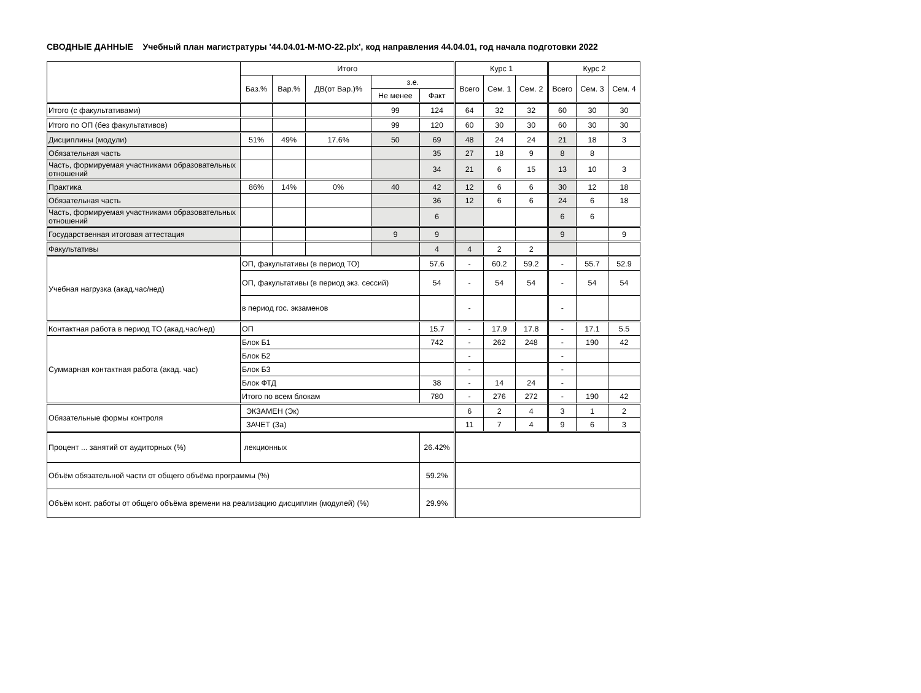СВОДНЫЕ ДАННЫЕ Учебный план магистратуры '44.04.01-М-МО-22.plx', код направления 44.04.01, год начала подготовки 2022
| | Итого | | | | | Курс 1 | | | Курс 2 | | |
| --- | --- | --- | --- | --- | --- | --- | --- | --- | --- | --- | --- |
| | Баз.% | Вар.% | ДВ(от Вар.)% | з.е. | | Всего | Сем. 1 | Сем. 2 | Всего | Сем. 3 | Сем. 4 |
| | | | | Не менее | Факт | | | | | | |
| Итого (с факультативами) | | | | 99 | 124 | 64 | 32 | 32 | 60 | 30 | 30 |
| Итого по ОП (без факультативов) | | | | 99 | 120 | 60 | 30 | 30 | 60 | 30 | 30 |
| Дисциплины (модули) | 51% | 49% | 17.6% | 50 | 69 | 48 | 24 | 24 | 21 | 18 | 3 |
| Обязательная часть | | | | | 35 | 27 | 18 | 9 | 8 | 8 | |
| Часть, формируемая участниками образовательных отношений | | | | | 34 | 21 | 6 | 15 | 13 | 10 | 3 |
| Практика | 86% | 14% | 0% | 40 | 42 | 12 | 6 | 6 | 30 | 12 | 18 |
| Обязательная часть | | | | | 36 | 12 | 6 | 6 | 24 | 6 | 18 |
| Часть, формируемая участниками образовательных отношений | | | | | 6 | | | | 6 | 6 | |
| Государственная итоговая аттестация | | | | 9 | 9 | | | | 9 | | 9 |
| Факультативы | | | | | 4 | 4 | 2 | 2 | | | |
| Учебная нагрузка (акад.час/нед) | ОП, факультативы (в период ТО) | | | | 57.6 | - | 60.2 | 59.2 | - | 55.7 | 52.9 |
| | ОП, факультативы (в период экз. сессий) | | | | 54 | - | 54 | 54 | - | 54 | 54 |
| | в период гос. экзаменов | | | | | - | | | - | | |
| Контактная работа в период ТО (акад.час/нед) | ОП | | | | 15.7 | - | 17.9 | 17.8 | - | 17.1 | 5.5 |
| Суммарная контактная работа (акад. час) | Блок Б1 | | | | 742 | - | 262 | 248 | - | 190 | 42 |
| | Блок Б2 | | | | | - | | | - | | |
| | Блок Б3 | | | | | - | | | - | | |
| | Блок ФТД | | | | 38 | - | 14 | 24 | - | | |
| | Итого по всем блокам | | | | 780 | - | 276 | 272 | - | 190 | 42 |
| Обязательные формы контроля | ЭКЗАМЕН (Эк) | | | | | 6 | 2 | 4 | 3 | 1 | 2 |
| | ЗАЧЕТ (За) | | | | | 11 | 7 | 4 | 9 | 6 | 3 |
| Процент ... занятий от аудиторных (%) | лекционных | | | | 26.42% | | | | | | |
| Объём обязательной части от общего объёма программы (%) | | | | | 59.2% | | | | | | |
| Объём конт. работы от общего объёма времени на реализацию дисциплин (модулей) (%) | | | | | 29.9% | | | | | | |